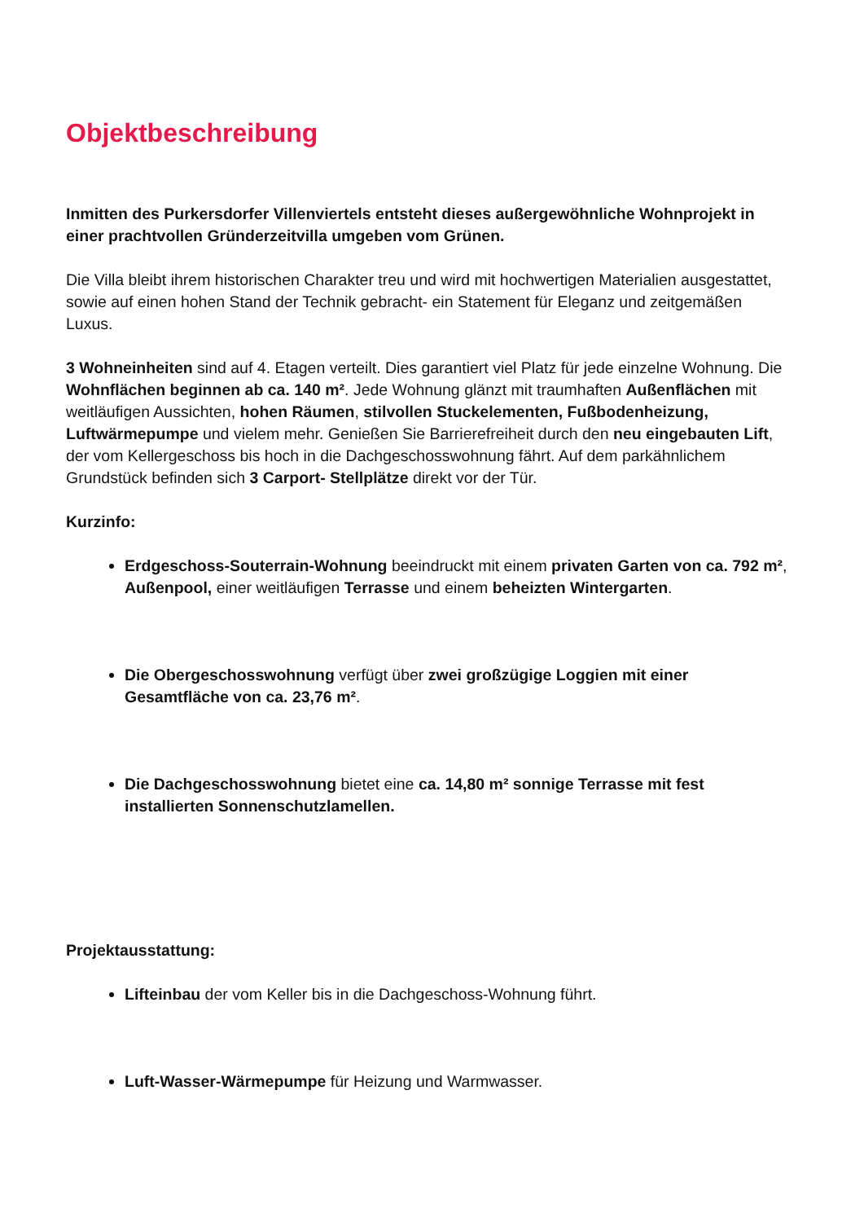Objektbeschreibung
Inmitten des Purkersdorfer Villenviertels entsteht dieses außergewöhnliche Wohnprojekt in einer prachtvollen Gründerzeitvilla umgeben vom Grünen.
Die Villa bleibt ihrem historischen Charakter treu und wird mit hochwertigen Materialien ausgestattet, sowie auf einen hohen Stand der Technik gebracht- ein Statement für Eleganz und zeitgemäßen Luxus.
3 Wohneinheiten sind auf 4. Etagen verteilt. Dies garantiert viel Platz für jede einzelne Wohnung. Die Wohnflächen beginnen ab ca. 140 m². Jede Wohnung glänzt mit traumhaften Außenflächen mit weitläufigen Aussichten, hohen Räumen, stilvollen Stuckelementen, Fußbodenheizung, Luftwärmepumpe und vielem mehr. Genießen Sie Barrierefreiheit durch den neu eingebauten Lift, der vom Kellergeschoss bis hoch in die Dachgeschosswohnung fährt. Auf dem parkähnlichem Grundstück befinden sich 3 Carport- Stellplätze direkt vor der Tür.
Kurzinfo:
Erdgeschoss-Souterrain-Wohnung beeindruckt mit einem privaten Garten von ca. 792 m², Außenpool, einer weitläufigen Terrasse und einem beheizten Wintergarten.
Die Obergeschosswohnung verfügt über zwei großzügige Loggien mit einer Gesamtfläche von ca. 23,76 m².
Die Dachgeschosswohnung bietet eine ca. 14,80 m² sonnige Terrasse mit fest installierten Sonnenschutzlamellen.
Projektausstattung:
Lifteinbau der vom Keller bis in die Dachgeschoss-Wohnung führt.
Luft-Wasser-Wärmepumpe für Heizung und Warmwasser.